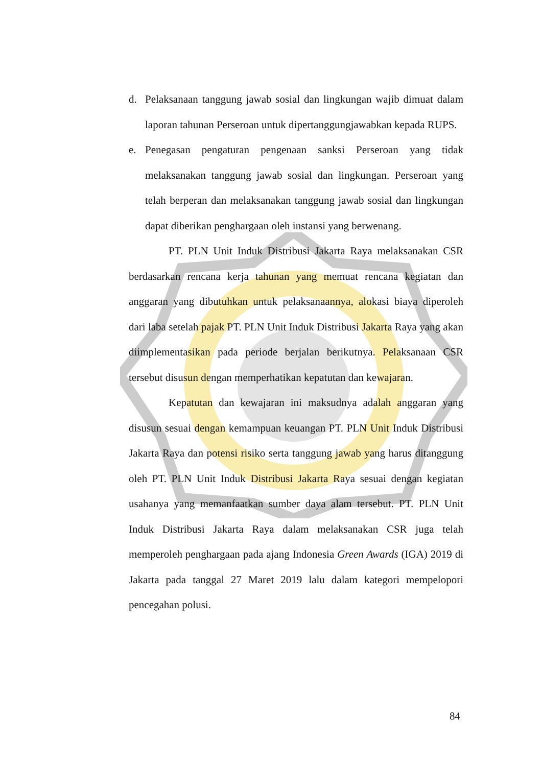d. Pelaksanaan tanggung jawab sosial dan lingkungan wajib dimuat dalam laporan tahunan Perseroan untuk dipertanggungjawabkan kepada RUPS.
e. Penegasan pengaturan pengenaan sanksi Perseroan yang tidak melaksanakan tanggung jawab sosial dan lingkungan. Perseroan yang telah berperan dan melaksanakan tanggung jawab sosial dan lingkungan dapat diberikan penghargaan oleh instansi yang berwenang.
PT. PLN Unit Induk Distribusi Jakarta Raya melaksanakan CSR berdasarkan rencana kerja tahunan yang memuat rencana kegiatan dan anggaran yang dibutuhkan untuk pelaksanaannya, alokasi biaya diperoleh dari laba setelah pajak PT. PLN Unit Induk Distribusi Jakarta Raya yang akan diimplementasikan pada periode berjalan berikutnya. Pelaksanaan CSR tersebut disusun dengan memperhatikan kepatutan dan kewajaran.
Kepatutan dan kewajaran ini maksudnya adalah anggaran yang disusun sesuai dengan kemampuan keuangan PT. PLN Unit Induk Distribusi Jakarta Raya dan potensi risiko serta tanggung jawab yang harus ditanggung oleh PT. PLN Unit Induk Distribusi Jakarta Raya sesuai dengan kegiatan usahanya yang memanfaatkan sumber daya alam tersebut. PT. PLN Unit Induk Distribusi Jakarta Raya dalam melaksanakan CSR juga telah memperoleh penghargaan pada ajang Indonesia Green Awards (IGA) 2019 di Jakarta pada tanggal 27 Maret 2019 lalu dalam kategori mempelopori pencegahan polusi.
84